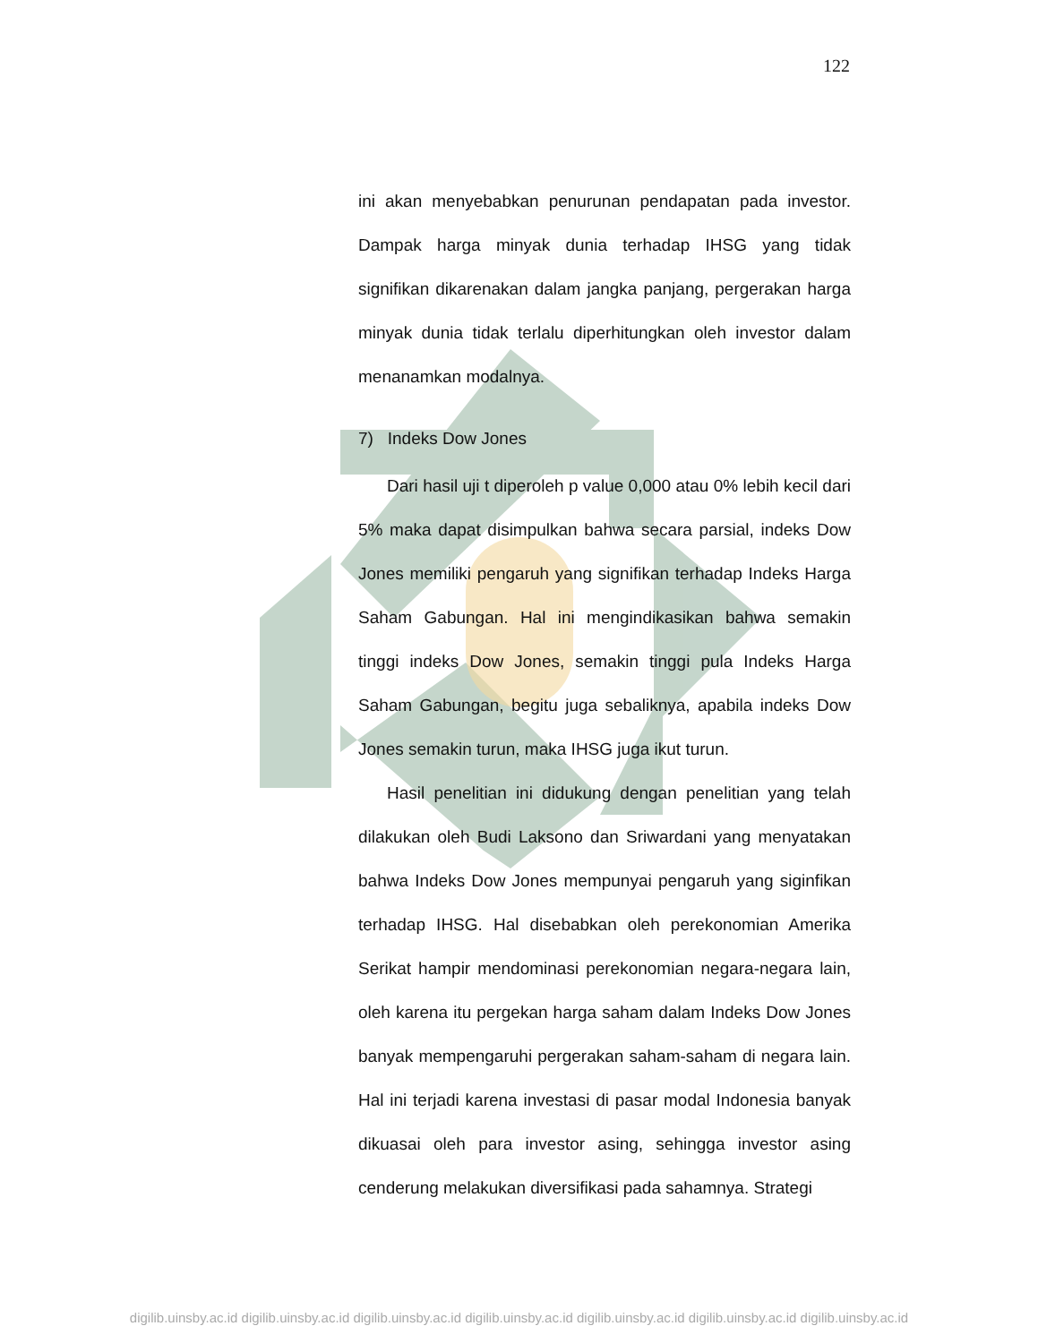122
ini akan menyebabkan penurunan pendapatan pada investor. Dampak harga minyak dunia terhadap IHSG yang tidak signifikan dikarenakan dalam jangka panjang, pergerakan harga minyak dunia tidak terlalu diperhitungkan oleh investor dalam menanamkan modalnya.
7) Indeks Dow Jones
Dari hasil uji t diperoleh p value 0,000 atau 0% lebih kecil dari 5% maka dapat disimpulkan bahwa secara parsial, indeks Dow Jones memiliki pengaruh yang signifikan terhadap Indeks Harga Saham Gabungan. Hal ini mengindikasikan bahwa semakin tinggi indeks Dow Jones, semakin tinggi pula Indeks Harga Saham Gabungan, begitu juga sebaliknya, apabila indeks Dow Jones semakin turun, maka IHSG juga ikut turun.
Hasil penelitian ini didukung dengan penelitian yang telah dilakukan oleh Budi Laksono dan Sriwardani yang menyatakan bahwa Indeks Dow Jones mempunyai pengaruh yang siginfikan terhadap IHSG. Hal disebabkan oleh perekonomian Amerika Serikat hampir mendominasi perekonomian negara-negara lain, oleh karena itu pergekan harga saham dalam Indeks Dow Jones banyak mempengaruhi pergerakan saham-saham di negara lain. Hal ini terjadi karena investasi di pasar modal Indonesia banyak dikuasai oleh para investor asing, sehingga investor asing cenderung melakukan diversifikasi pada sahamnya. Strategi
digilib.uinsby.ac.id digilib.uinsby.ac.id digilib.uinsby.ac.id digilib.uinsby.ac.id digilib.uinsby.ac.id digilib.uinsby.ac.id digilib.uinsby.ac.id